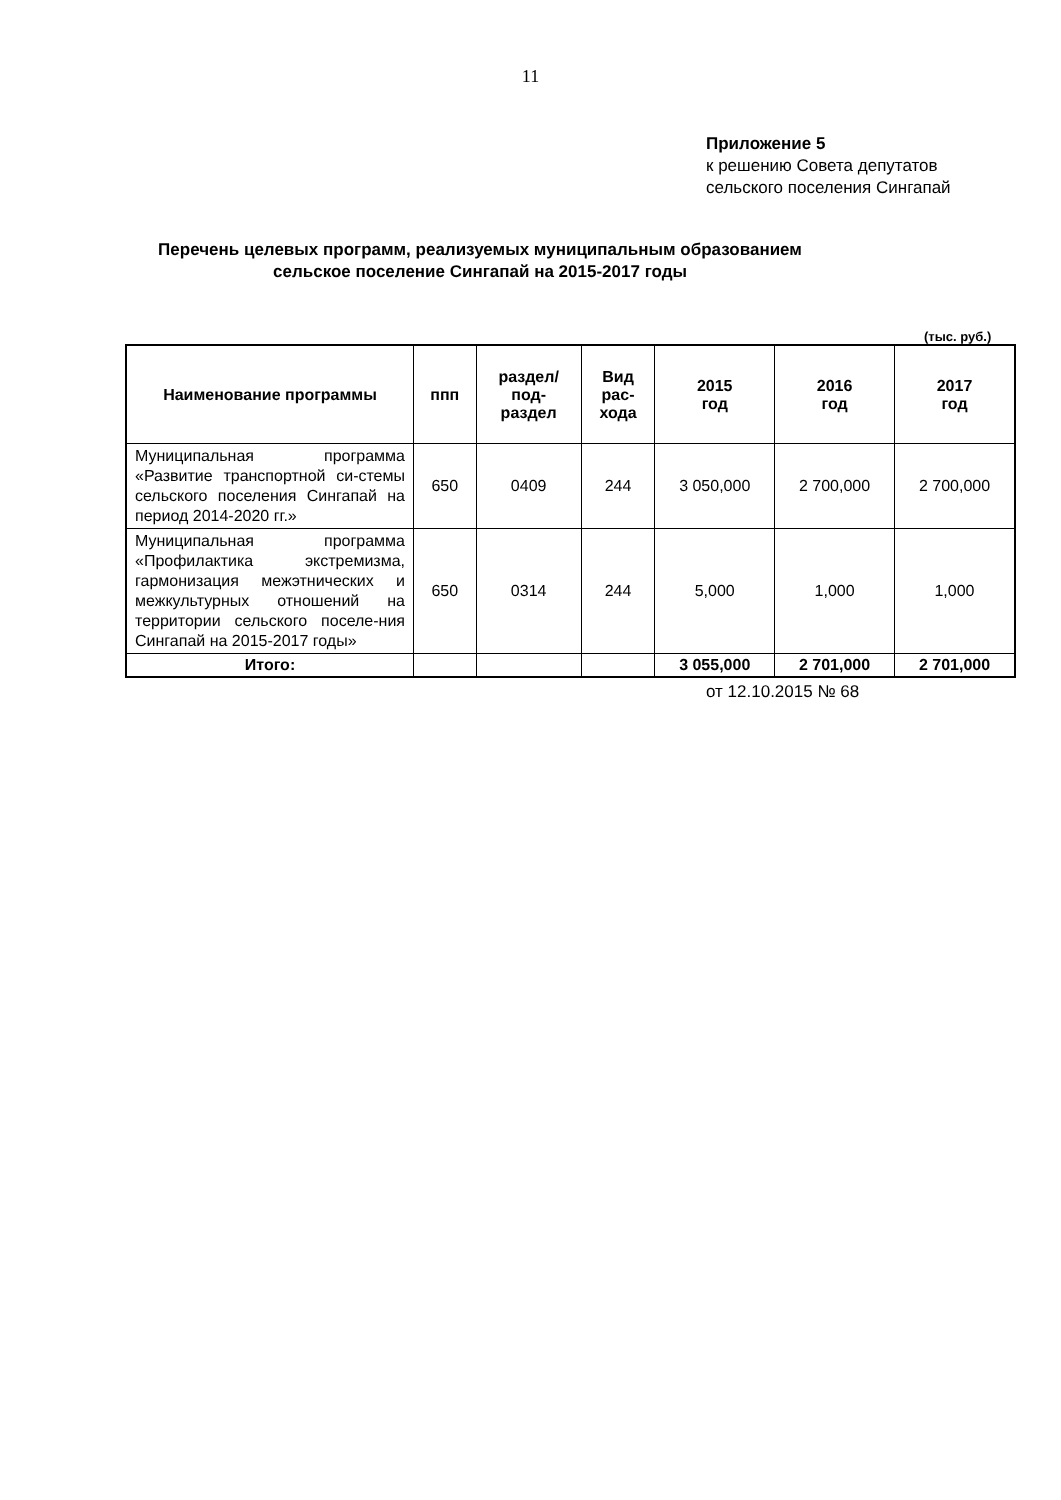11
Приложение 5
к решению Совета депутатов
сельского поселения Сингапай
Перечень целевых программ, реализуемых муниципальным образованием сельское поселение Сингапай на 2015-2017 годы
(тыс. руб.)
| Наименование программы | ппп | раздел/ под- раздел | Вид рас- хода | 2015 год | 2016 год | 2017 год |
| --- | --- | --- | --- | --- | --- | --- |
| Муниципальная программа «Развитие транспортной си-стемы сельского поселения Сингапай на период 2014-2020 гг.» | 650 | 0409 | 244 | 3 050,000 | 2 700,000 | 2 700,000 |
| Муниципальная программа «Профилактика экстремизма, гармонизация межэтнических и межкультурных отношений на территории сельского поселе-ния Сингапай на 2015-2017 годы» | 650 | 0314 | 244 | 5,000 | 1,000 | 1,000 |
| Итого: | | | | 3 055,000 | 2 701,000 | 2 701,000 |
от 12.10.2015 № 68